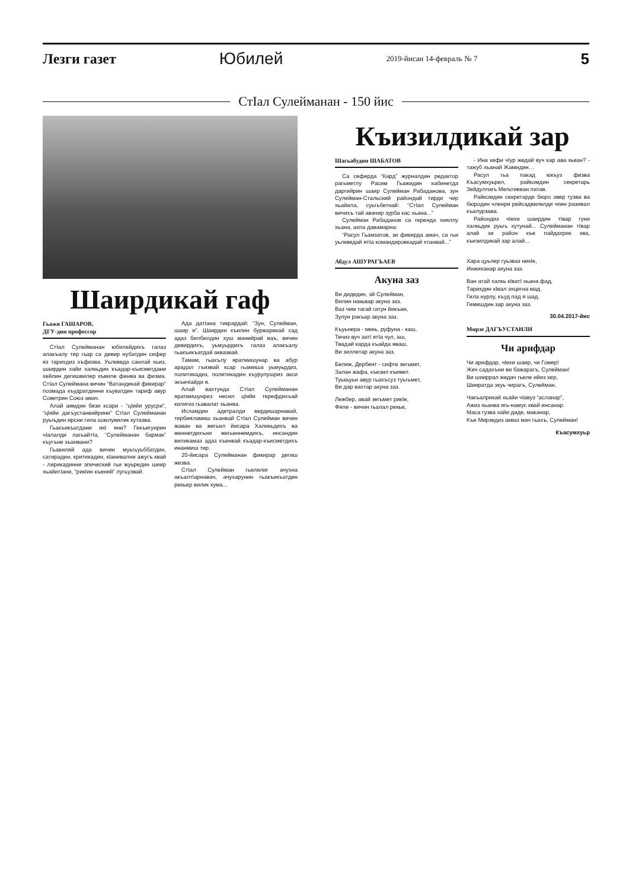Лезги газет Юбилей 2019-йисан 14-февраль № 7 5
СтIал Сулейманан - 150 йис
Шаирдикай гаф
Гьажи ГАШАРОВ,
ДГУ-дин профессор
СтIал Сулейманан юбилейдихъ галаз алакъалу тир гьар са девир нубатдин сефер яз тарихдиз хъфизва. Уьлкведа санлай хьиз, шаирдин хайи халкьдин къадар-къисметдани хейлин дегишвилер къвиле фенва ва физма. СтIал Сулеймана вичин “Ватандикай фикирар” поэмада къудратдинни къуватдин тариф авур Советрин Союз амач.
Алай аямдин бязи ксари - “цIийи урусри”, “цIийи дагъустанвийрини” СтIал Сулейманан руьгьдин ирсни гила шаклувилик кутазва.
Гьакъикъатдани икI яни? Гекъигунрин чIалалди лагьайтIа, “Сулейманан бармак” къугъне хьанвани?
Гьавиляй ада вичин муьгьуьббатдин, сатирадин, критикадин, кIанивални ажугъ квай - лирикадинни эпический гьи жуьредин шиир хьайитIани, “рикIин къеняй” лугьузвай.
Ада датIана тикрардай: “Зун, Сулейман, шаир я”. Шаирдин къилин буржарикай сад адаз билбилдин хуш манийрай ваъ, вичин девирдихъ, уьмуьрдихъ галаз алакъалу гьакъикъатдай аквазвай.
Тамам, гьахълу яратмишунар ва абур арадал гъизвай ксар гьамиша уьмуьрдиз, политикадиз, политикадин къурулушриз акси экъечIайди я.
Алай вахтунда СтIал Сулейманан яратмишунриз несил цIийи терефдихъай килигиз гьавалат хьанва.
Исламдин адетралди вердишарнавай, тербияламиш хьанвай СтIал Сулейман вичин жаван ва жегьил йисара Халикьдихъ ва женнетдихъни жегьеннемдихъ, инсандин виликамаз адаз къенвай къадар-къисметдихъ инанмиш тир.
20-йисара Сулейманан фикирар дегиш жезва.
СтIал Сулейман гьелелиг ачухна акъалтIарнавач, ачухарунин гьакъикъатдин рекьер вилик кума...
Къизилдикай зар
Шагьабудин ШАБАТОВ
Са сеферда “Кард” журналдин редактор рагьметлу Расим Гьажидин кабинетда даргийрин шаир Сулейман Рабаданова, зун Сулейман-Стальский райондай тирди чир хьайила, суьгьбетнай: “СтIал Сулейман вичихъ тай авачир зурба кас хьана...”
Сулейман Рабаданов са геренда хияллу хьана, ахпа давамарна:
“Расул Гьамзатов, зи фикирда амач, са гьи уьлкведай ятIа командировкадай хтанвай...”
- Ина кефи чIур жедай вуч кар ава кьван? - тажуб хьанай Жамидин…
Расул гьа пакад юкъуз физва Къасумхуьрел, райкомдин секретарь Зейдуллагь Мегьтиеван патав.
Райкомдин секретарди бюро эвер гузва ва бюродин членри рейсадвилелди чпин разивал къалурзава.
Райондиз чIехи шаирдин тIвар гуни халкьдик руьгь кутунай... Сулейманан тIвар алай зи район къе пайдахрик ква, къизилдикай зар алай...
Абдул АШУРАГЪАЕВ
Акуна заз
Ви дидедин, эй Сулейман,
Вилин накьвар акуна заз.
Ваз чим тагай гатун йикъан,
Зулун ракъар акуна заз.
Къуьнера - мекь, руфуна - каш,
Течиз вуч затI ятIа чул, аш,
Твадай карда къайда яваш,
Ви зиллетар акуна заз.
Белиж, Дербент - сифте зегьмет,
Залан жафа, къезил къимет.
Туькьуьн авур гьахъсуз туьгьмет,
Ви дар вахтар акуна заз.
Лежбер, авай зегьмет рикIе,
Фяле - вичин гьалал рекье,
Хара цуьлер гуьзваз никIе,
Инжиханар акуна заз.
Ван атай халкь кIватI хьана фад,
Тарихдин кIвал эхцигна мад.
Гила нурлу, къуд пад я шад.
Гимишдин зар акуна заз.
30.04.2017-йис
Мирзе ДАГЪУСТАНЛИ
Чи арифдар
Чи арифдар, чIехи шаир, чи Гомер!
Жеч садахъни ви бажарагъ, Сулейман!
Ви шииррал жедач гьеле ийиз хер,
Шииратда экуь чирагъ, Сулейман.
Чакъалрикай хьайи чIавуз “асланар”,
Ажиз хьанва ягь-намус квай инсанар.
Маса гузва хайи диде, маканар,
Къе Мирзедиз акваз мач гьахъ, Сулейман!
Къасумхуьр